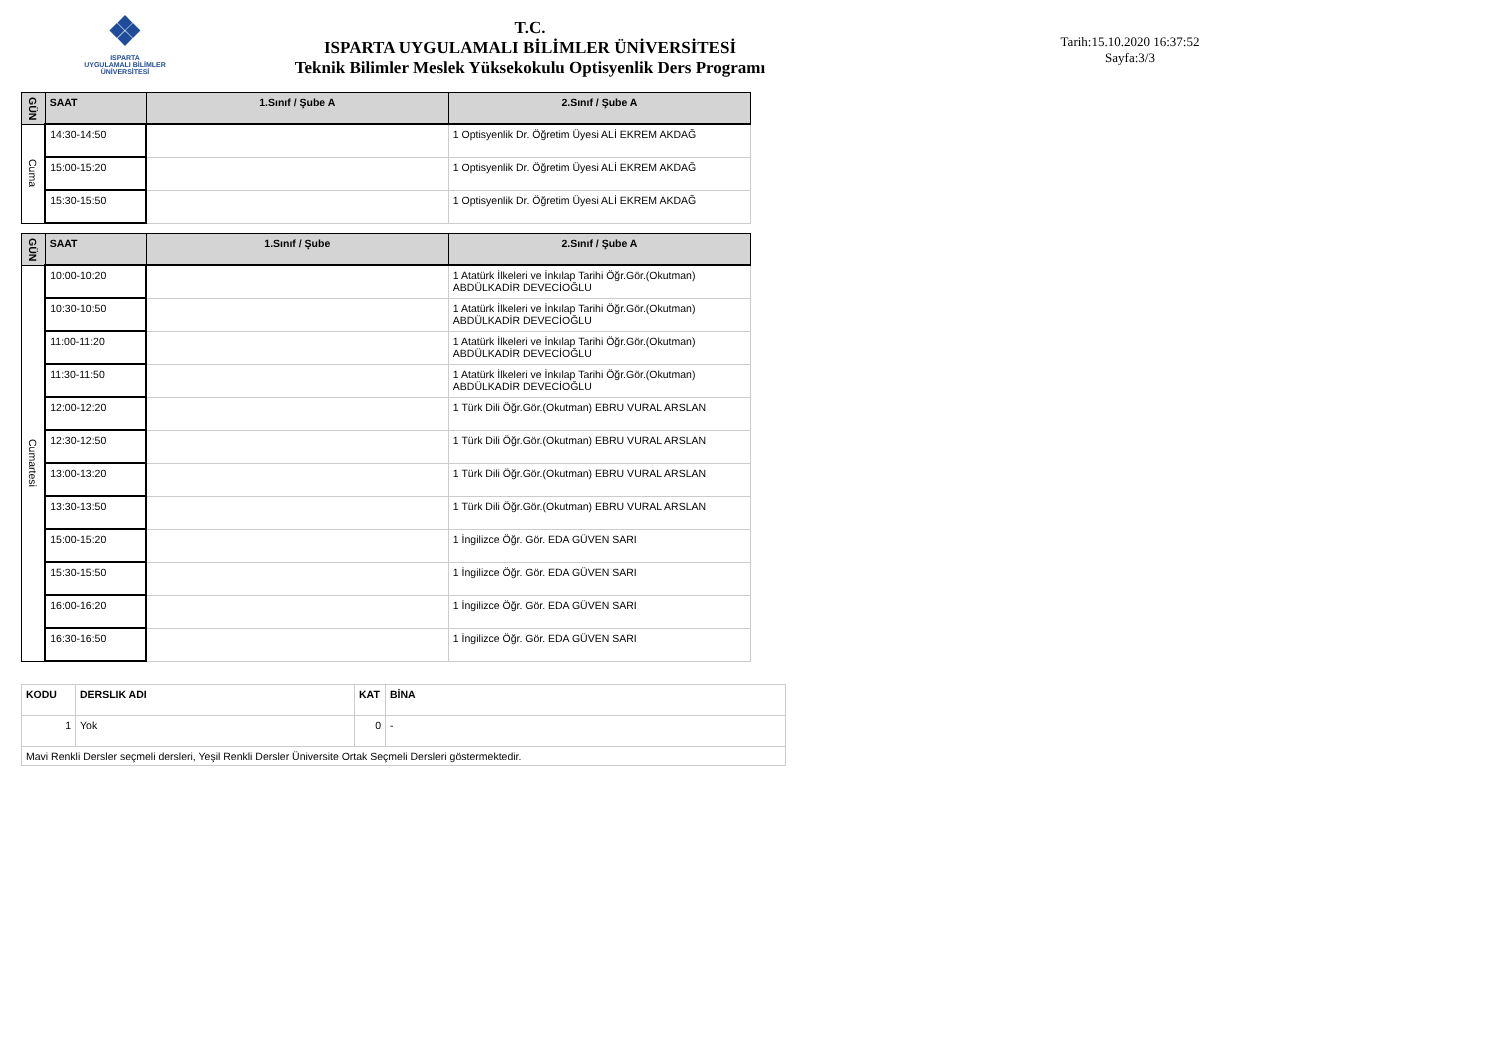❖
ISPARTA
UYGULAMALI BİLİMLER
ÜNİVERSİTESİ
T.C.
ISPARTA UYGULAMALI BİLİMLER ÜNİVERSİTESİ
Teknik Bilimler Meslek Yüksekokulu Optisyenlik Ders Programı
Tarih:15.10.2020 16:37:52
Sayfa:3/3
| GÜN | SAAT | 1.Sınıf / Şube A | 2.Sınıf / Şube A |
| --- | --- | --- | --- |
| Cuma | 14:30-14:50 | | 1 Optisyenlik Dr. Öğretim Üyesi ALİ EKREM AKDAĞ |
| | 15:00-15:20 | | 1 Optisyenlik Dr. Öğretim Üyesi ALİ EKREM AKDAĞ |
| | 15:30-15:50 | | 1 Optisyenlik Dr. Öğretim Üyesi ALİ EKREM AKDAĞ |
| GÜN | SAAT | 1.Sınıf / Şube | 2.Sınıf / Şube A |
| --- | --- | --- | --- |
| Cumartesi | 10:00-10:20 | | 1 Atatürk İlkeleri ve İnkılap Tarihi Öğr.Gör.(Okutman) ABDÜLKADİR DEVECİOĞLU |
| | 10:30-10:50 | | 1 Atatürk İlkeleri ve İnkılap Tarihi Öğr.Gör.(Okutman) ABDÜLKADİR DEVECİOĞLU |
| | 11:00-11:20 | | 1 Atatürk İlkeleri ve İnkılap Tarihi Öğr.Gör.(Okutman) ABDÜLKADİR DEVECİOĞLU |
| | 11:30-11:50 | | 1 Atatürk İlkeleri ve İnkılap Tarihi Öğr.Gör.(Okutman) ABDÜLKADİR DEVECİOĞLU |
| | 12:00-12:20 | | 1 Türk Dili Öğr.Gör.(Okutman) EBRU VURAL ARSLAN |
| | 12:30-12:50 | | 1 Türk Dili Öğr.Gör.(Okutman) EBRU VURAL ARSLAN |
| | 13:00-13:20 | | 1 Türk Dili Öğr.Gör.(Okutman) EBRU VURAL ARSLAN |
| | 13:30-13:50 | | 1 Türk Dili Öğr.Gör.(Okutman) EBRU VURAL ARSLAN |
| | 15:00-15:20 | | 1 İngilizce Öğr. Gör. EDA GÜVEN SARI |
| | 15:30-15:50 | | 1 İngilizce Öğr. Gör. EDA GÜVEN SARI |
| | 16:00-16:20 | | 1 İngilizce Öğr. Gör. EDA GÜVEN SARI |
| | 16:30-16:50 | | 1 İngilizce Öğr. Gör. EDA GÜVEN SARI |
| KODU | DERSLIK ADI | KAT | BİNA |
| 1 | Yok | 0 | - |
| Mavi Renkli Dersler seçmeli dersleri, Yeşil Renkli Dersler Üniversite Ortak Seçmeli Dersleri göstermektedir. | | | |